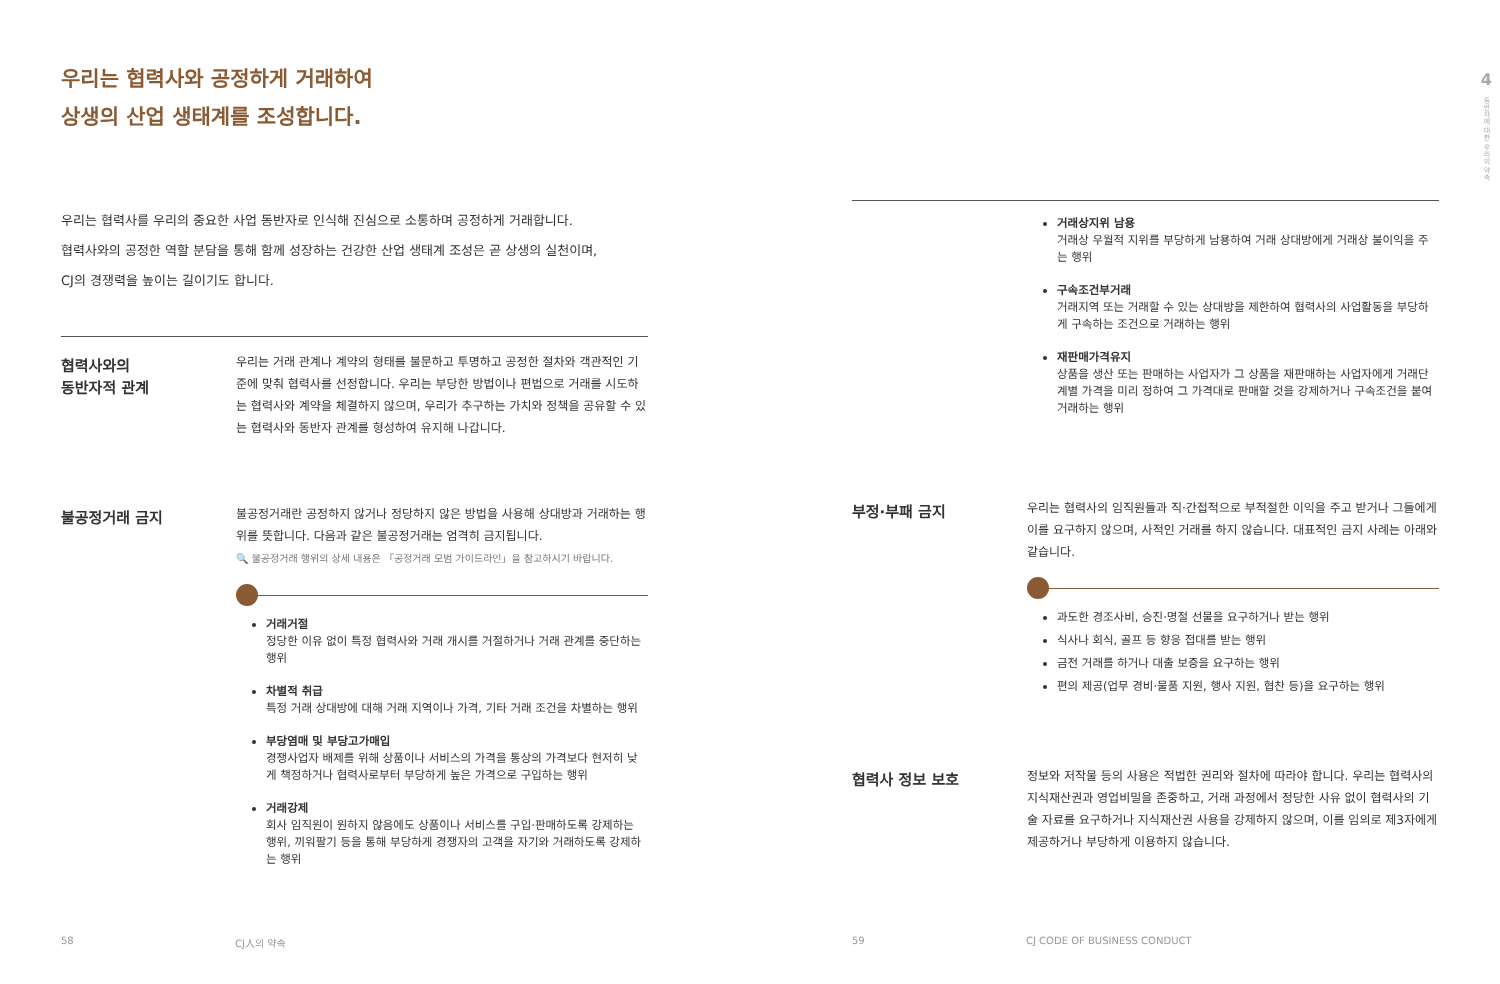우리는 협력사와 공정하게 거래하여
상생의 산업 생태계를 조성합니다.
우리는 협력사를 우리의 중요한 사업 동반자로 인식해 진심으로 소통하며 공정하게 거래합니다.
협력사와의 공정한 역할 분담을 통해 함께 성장하는 건강한 산업 생태계 조성은 곧 상생의 실천이며,
CJ의 경쟁력을 높이는 길이기도 합니다.
협력사와의
동반자적 관계
우리는 거래 관계나 계약의 형태를 불문하고 투명하고 공정한 절차와 객관적인 기준에 맞춰 협력사를 선정합니다. 우리는 부당한 방법이나 편법으로 거래를 시도하는 협력사와 계약을 체결하지 않으며, 우리가 추구하는 가치와 정책을 공유할 수 있는 협력사와 동반자 관계를 형성하여 유지해 나갑니다.
불공정거래 금지
불공정거래란 공정하지 않거나 정당하지 않은 방법을 사용해 상대방과 거래하는 행위를 뜻합니다. 다음과 같은 불공정거래는 엄격히 금지됩니다.
🔍 불공정거래 행위의 상세 내용은 「공정거래 모범 가이드라인」을 참고하시기 바랍니다.
거래거절
정당한 이유 없이 특정 협력사와 거래 개시를 거절하거나 거래 관계를 중단하는 행위
차별적 취급
특정 거래 상대방에 대해 거래 지역이나 가격, 기타 거래 조건을 차별하는 행위
부당염매 및 부당고가매입
경쟁사업자 배제를 위해 상품이나 서비스의 가격을 통상의 가격보다 현저히 낮게 책정하거나 협력사로부터 부당하게 높은 가격으로 구입하는 행위
거래강제
회사 임직원이 원하지 않음에도 상품이나 서비스를 구입·판매하도록 강제하는 행위, 끼워팔기 등을 통해 부당하게 경쟁자의 고객을 자기와 거래하도록 강제하는 행위
거래상지위 남용
거래상 우월적 지위를 부당하게 남용하여 거래 상대방에게 거래상 불이익을 주는 행위
구속조건부거래
거래지역 또는 거래할 수 있는 상대방을 제한하여 협력사의 사업활동을 부당하게 구속하는 조건으로 거래하는 행위
재판매가격유지
상품을 생산 또는 판매하는 사업자가 그 상품을 재판매하는 사업자에게 거래단계별 가격을 미리 정하여 그 가격대로 판매할 것을 강제하거나 구속조건을 붙여 거래하는 행위
부정·부패 금지
우리는 협력사의 임직원들과 직·간접적으로 부적절한 이익을 주고 받거나 그들에게 이를 요구하지 않으며, 사적인 거래를 하지 않습니다. 대표적인 금지 사례는 아래와 같습니다.
과도한 경조사비, 승진·명절 선물을 요구하거나 받는 행위
식사나 회식, 골프 등 향응 접대를 받는 행위
금전 거래를 하거나 대출 보증을 요구하는 행위
편의 제공(업무 경비·물품 지원, 행사 지원, 협찬 등)을 요구하는 행위
협력사 정보 보호
정보와 저작물 등의 사용은 적법한 권리와 절차에 따라야 합니다. 우리는 협력사의 지식재산권과 영업비밀을 존중하고, 거래 과정에서 정당한 사유 없이 협력사의 기술 자료를 요구하거나 지식재산권 사용을 강제하지 않으며, 이를 임의로 제3자에게 제공하거나 부당하게 이용하지 않습니다.
4
동반자에 대한 우리의 약속
58 CJ人의 약속 59 CJ CODE OF BUSINESS CONDUCT